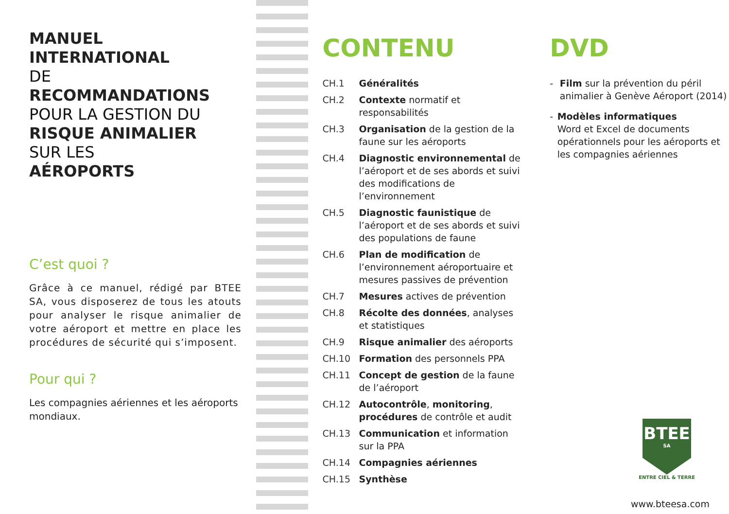MANUEL INTERNATIONAL
DE
RECOMMANDATIONS
POUR LA GESTION DU
RISQUE ANIMALIER
SUR LES
AÉROPORTS
C’est quoi ?
Grâce à ce manuel, rédigé par BTEE SA, vous disposerez de tous les atouts pour analyser le risque animalier de votre aéroport et mettre en place les procédures de sécurité qui s’imposent.
Pour qui ?
Les compagnies aériennes et les aéroports mondiaux.
CONTENU
| CH.1 | Généralités |
| CH.2 | Contexte normatif et responsabilités |
| CH.3 | Organisation de la gestion de la faune sur les aéroports |
| CH.4 | Diagnostic environnemental de l’aéroport et de ses abords et suivi des modifications de l’environnement |
| CH.5 | Diagnostic faunistique de l’aéroport et de ses abords et suivi des populations de faune |
| CH.6 | Plan de modification de l’environnement aéroportuaire et mesures passives de prévention |
| CH.7 | Mesures actives de prévention |
| CH.8 | Récolte des données , analyses et statistiques |
| CH.9 | Risque animalier des aéroports |
| CH.10 | Formation des personnels PPA |
| CH.11 | Concept de gestion de la faune de l’aéroport |
| CH.12 | Autocontrôle , monitoring , procédures de contrôle et audit |
| CH.13 | Communication et information sur la PPA |
| CH.14 | Compagnies aériennes |
| CH.15 | Synthèse |
DVD
- Film sur la prévention du péril animalier à Genève Aéroport (2014)
- Modèles informatiques
Word et Excel de documents opérationnels pour les aéroports et les compagnies aériennes
BTEE
SA
ENTRE CIEL & TERRE
www.bteesa.com